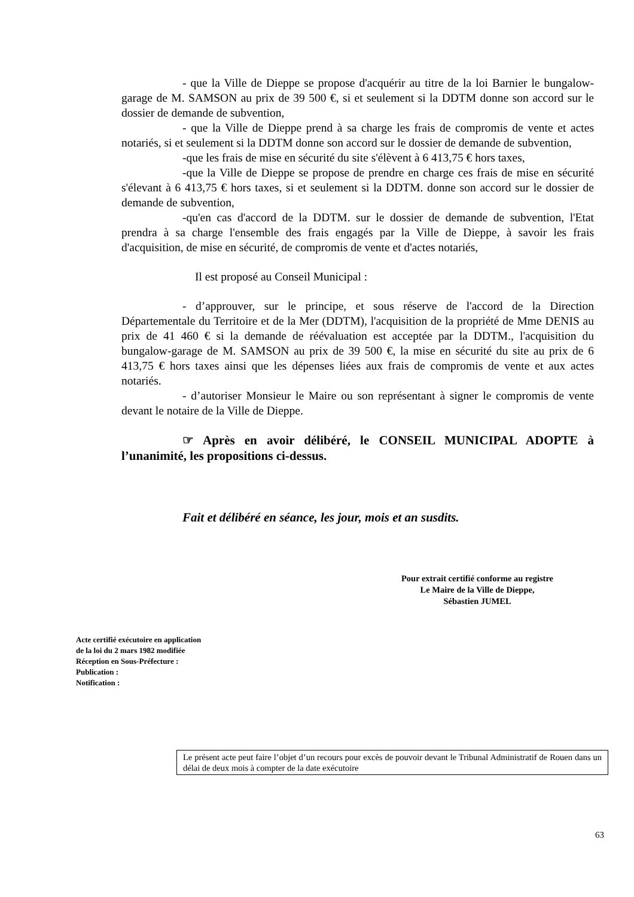- que la Ville de Dieppe se propose d'acquérir au titre de la loi Barnier le bungalow-garage de M. SAMSON au prix de 39 500 €, si et seulement si la DDTM donne son accord sur le dossier de demande de subvention,
- que la Ville de Dieppe prend à sa charge les frais de compromis de vente et actes notariés, si et seulement si la DDTM donne son accord sur le dossier de demande de subvention,
-que les frais de mise en sécurité du site s'élèvent à 6 413,75 € hors taxes,
-que la Ville de Dieppe se propose de prendre en charge ces frais de mise en sécurité s'élevant à 6 413,75 € hors taxes, si et seulement si la DDTM. donne son accord sur le dossier de demande de subvention,
-qu'en cas d'accord de la DDTM. sur le dossier de demande de subvention, l'Etat prendra à sa charge l'ensemble des frais engagés par la Ville de Dieppe, à savoir les frais d'acquisition, de mise en sécurité, de compromis de vente et d'actes notariés,
Il est proposé au Conseil Municipal :
- d’approuver, sur le principe, et sous réserve de l'accord de la Direction Départementale du Territoire et de la Mer (DDTM), l'acquisition de la propriété de Mme DENIS au prix de 41 460 € si la demande de réévaluation est acceptée par la DDTM., l'acquisition du bungalow-garage de M. SAMSON au prix de 39 500 €, la mise en sécurité du site au prix de 6 413,75 € hors taxes ainsi que les dépenses liées aux frais de compromis de vente et aux actes notariés.
- d’autoriser Monsieur le Maire ou son représentant à signer le compromis de vente devant le notaire de la Ville de Dieppe.
☞ Après en avoir délibéré, le CONSEIL MUNICIPAL ADOPTE à l’unanimité, les propositions ci-dessus.
Fait et délibéré en séance, les jour, mois et an susdits.
Pour extrait certifié conforme au registre
Le Maire de la Ville de Dieppe,
Sébastien JUMEL
Acte certifié exécutoire en application
de la loi du 2 mars 1982 modifiée
Réception en Sous-Préfecture :
Publication :
Notification :
Le présent acte peut faire l’objet d’un recours pour excès de pouvoir devant le Tribunal Administratif de Rouen dans un délai de deux mois à compter de la date exécutoire
63